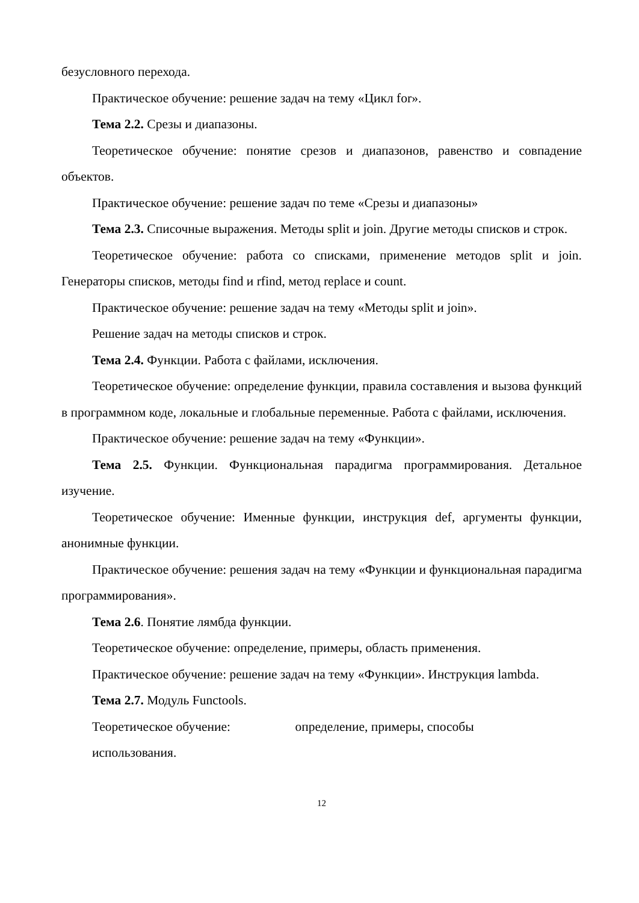безусловного перехода.
Практическое обучение: решение задач на тему «Цикл for».
Тема 2.2. Срезы и диапазоны.
Теоретическое обучение: понятие срезов и диапазонов, равенство и совпадение объектов.
Практическое обучение: решение задач по теме «Срезы и диапазоны»
Тема 2.3. Списочные выражения. Методы split и join. Другие методы списков и строк.
Теоретическое обучение: работа со списками, применение методов split и join. Генераторы списков, методы find и rfind, метод replace и count.
Практическое обучение: решение задач на тему «Методы split и join».
Решение задач на методы списков и строк.
Тема 2.4. Функции. Работа с файлами, исключения.
Теоретическое обучение: определение функции, правила составления и вызова функций в программном коде, локальные и глобальные переменные. Работа с файлами, исключения.
Практическое обучение: решение задач на тему «Функции».
Тема 2.5. Функции. Функциональная парадигма программирования. Детальное изучение.
Теоретическое обучение: Именные функции, инструкция def, аргументы функции, анонимные функции.
Практическое обучение: решения задач на тему «Функции и функциональная парадигма программирования».
Тема 2.6. Понятие лямбда функции.
Теоретическое обучение: определение, примеры, область применения.
Практическое обучение: решение задач на тему «Функции». Инструкция lambda.
Тема 2.7. Модуль Functools.
Теоретическое обучение: определение, примеры, способы
использования.
12